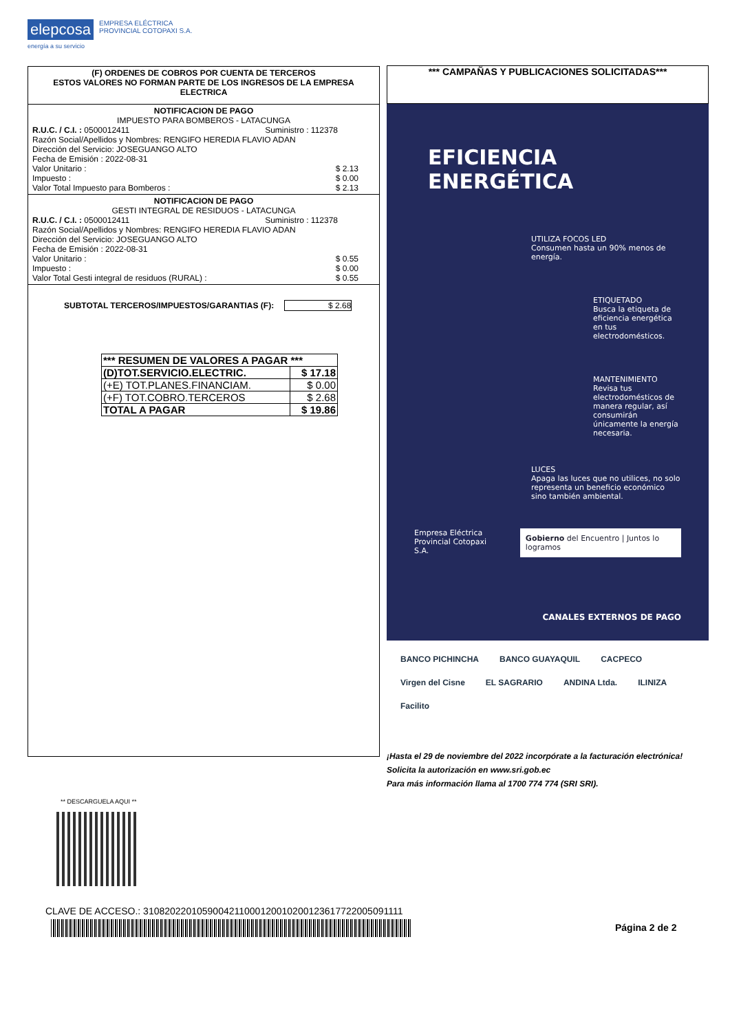elepcosa
EMPRESA ELÉCTRICA
PROVINCIAL COTOPAXI S.A.
energía a su servicio
(F) ORDENES DE COBROS POR CUENTA DE TERCEROS
ESTOS VALORES NO FORMAN PARTE DE LOS INGRESOS DE LA EMPRESA ELECTRICA
NOTIFICACION DE PAGO
IMPUESTO PARA BOMBEROS - LATACUNGA
R.U.C. / C.I. : 0500012411 Suministro : 112378
Razón Social/Apellidos y Nombres: RENGIFO HEREDIA FLAVIO ADAN
Dirección del Servicio: JOSEGUANGO ALTO
Fecha de Emisión : 2022-08-31
Valor Unitario : $ 2.13
Impuesto : $ 0.00
Valor Total Impuesto para Bomberos : $ 2.13
NOTIFICACION DE PAGO
GESTI INTEGRAL DE RESIDUOS - LATACUNGA
R.U.C. / C.I. : 0500012411 Suministro : 112378
Razón Social/Apellidos y Nombres: RENGIFO HEREDIA FLAVIO ADAN
Dirección del Servicio: JOSEGUANGO ALTO
Fecha de Emisión : 2022-08-31
Valor Unitario : $ 0.55
Impuesto : $ 0.00
Valor Total Gesti integral de residuos (RURAL) : $ 0.55
SUBTOTAL TERCEROS/IMPUESTOS/GARANTIAS (F): $ 2.68
| *** RESUMEN DE VALORES A PAGAR *** | |
| (D)TOT.SERVICIO.ELECTRIC. | $ 17.18 |
| (+E) TOT.PLANES.FINANCIAM. | $ 0.00 |
| (+F) TOT.COBRO.TERCEROS | $ 2.68 |
| TOTAL A PAGAR | $ 19.86 |
*** CAMPAÑAS Y PUBLICACIONES SOLICITADAS***
EFICIENCIA
ENERGÉTICA
UTILIZA FOCOS LED
Consumen hasta un 90% menos de energía.
ETIQUETADO
Busca la etiqueta de eficiencia energética en tus electrodomésticos.
MANTENIMIENTO
Revisa tus electrodomésticos de manera regular, así consumirán únicamente la energía necesaria.
LUCES
Apaga las luces que no utilices, no solo representa un beneficio económico sino también ambiental.
Empresa Eléctrica
Provincial Cotopaxi S.A. Gobierno del Encuentro | Juntos lo logramos
CANALES EXTERNOS DE PAGO
BANCO PICHINCHA BANCO GUAYAQUIL CACPECO Virgen del Cisne EL SAGRARIO ANDINA Ltda. ILINIZA Facilito
¡Hasta el 29 de noviembre del 2022 incorpórate a la facturación electrónica!
Solicita la autorización en www.sri.gob.ec
Para más información llama al 1700 774 774 (SRI SRI).
** DESCARGUELA AQUI **
CLAVE DE ACCESO.: 3108202201059004211000120010200123617722005091111
Página 2 de 2